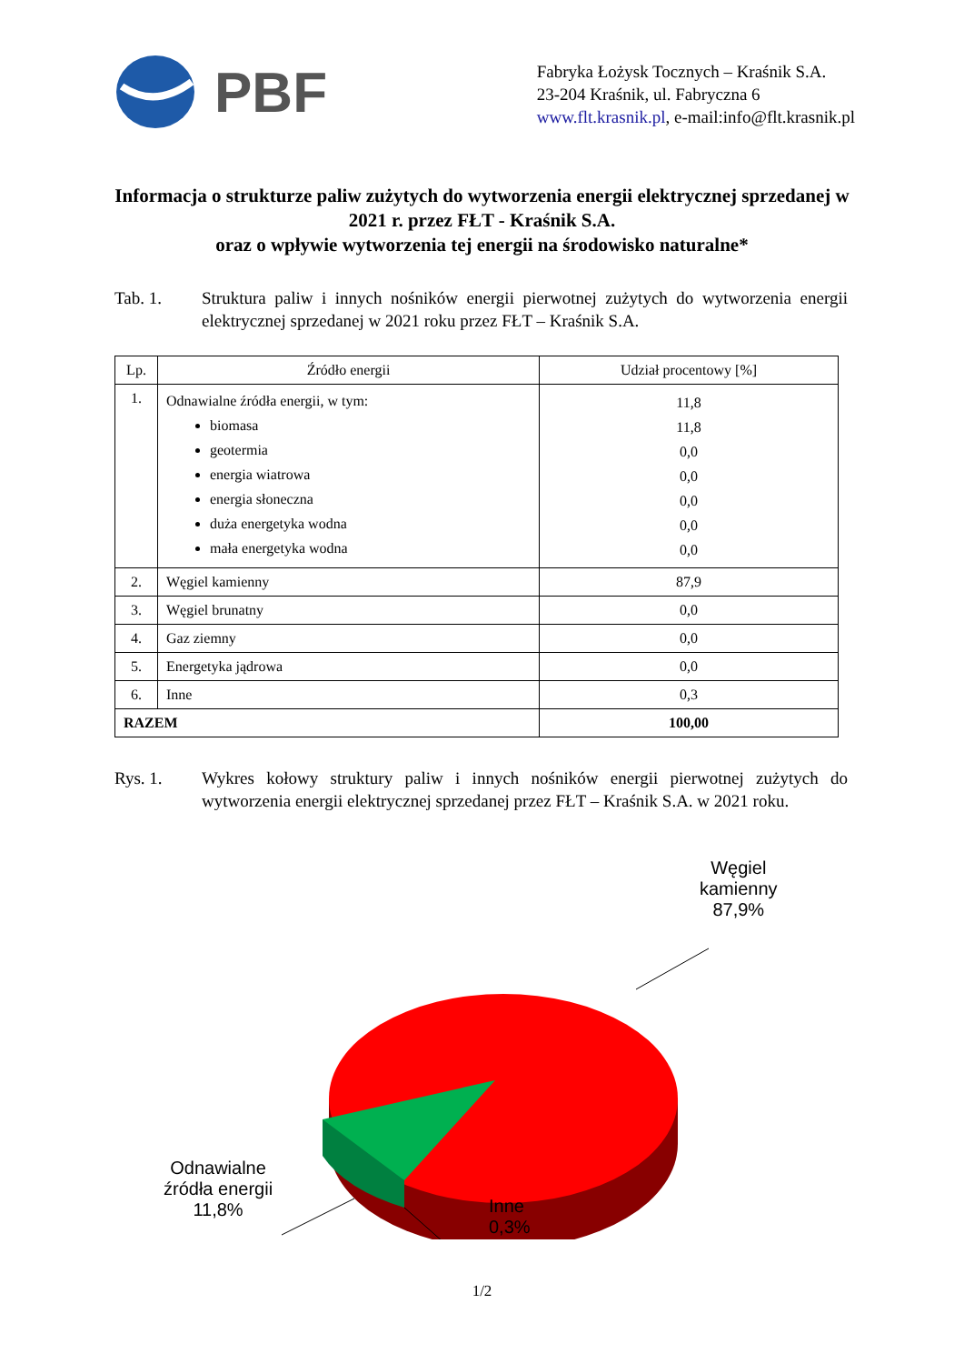PBF
Fabryka Łożysk Tocznych – Kraśnik S.A.
23-204 Kraśnik, ul. Fabryczna 6
www.flt.krasnik.pl, e-mail:info@flt.krasnik.pl
Informacja o strukturze paliw zużytych do wytworzenia energii elektrycznej sprzedanej w 2021 r. przez FŁT - Kraśnik S.A.
oraz o wpływie wytworzenia tej energii na środowisko naturalne*
Tab. 1. Struktura paliw i innych nośników energii pierwotnej zużytych do wytworzenia energii elektrycznej sprzedanej w 2021 roku przez FŁT – Kraśnik S.A.
| Lp. | Źródło energii | Udział procentowy [%] |
| --- | --- | --- |
| 1. | Odnawialne źródła energii, w tym: biomasa geotermia energia wiatrowa energia słoneczna duża energetyka wodna mała energetyka wodna | 11,8 11,8 0,0 0,0 0,0 0,0 0,0 |
| 2. | Węgiel kamienny | 87,9 |
| 3. | Węgiel brunatny | 0,0 |
| 4. | Gaz ziemny | 0,0 |
| 5. | Energetyka jądrowa | 0,0 |
| 6. | Inne | 0,3 |
| RAZEM | | 100,00 |
Rys. 1. Wykres kołowy struktury paliw i innych nośników energii pierwotnej zużytych do wytworzenia energii elektrycznej sprzedanej przez FŁT – Kraśnik S.A. w 2021 roku.
Węgiel
kamienny
87,9%
Odnawialne
źródła energii
11,8%
Inne
0,3%
1/2